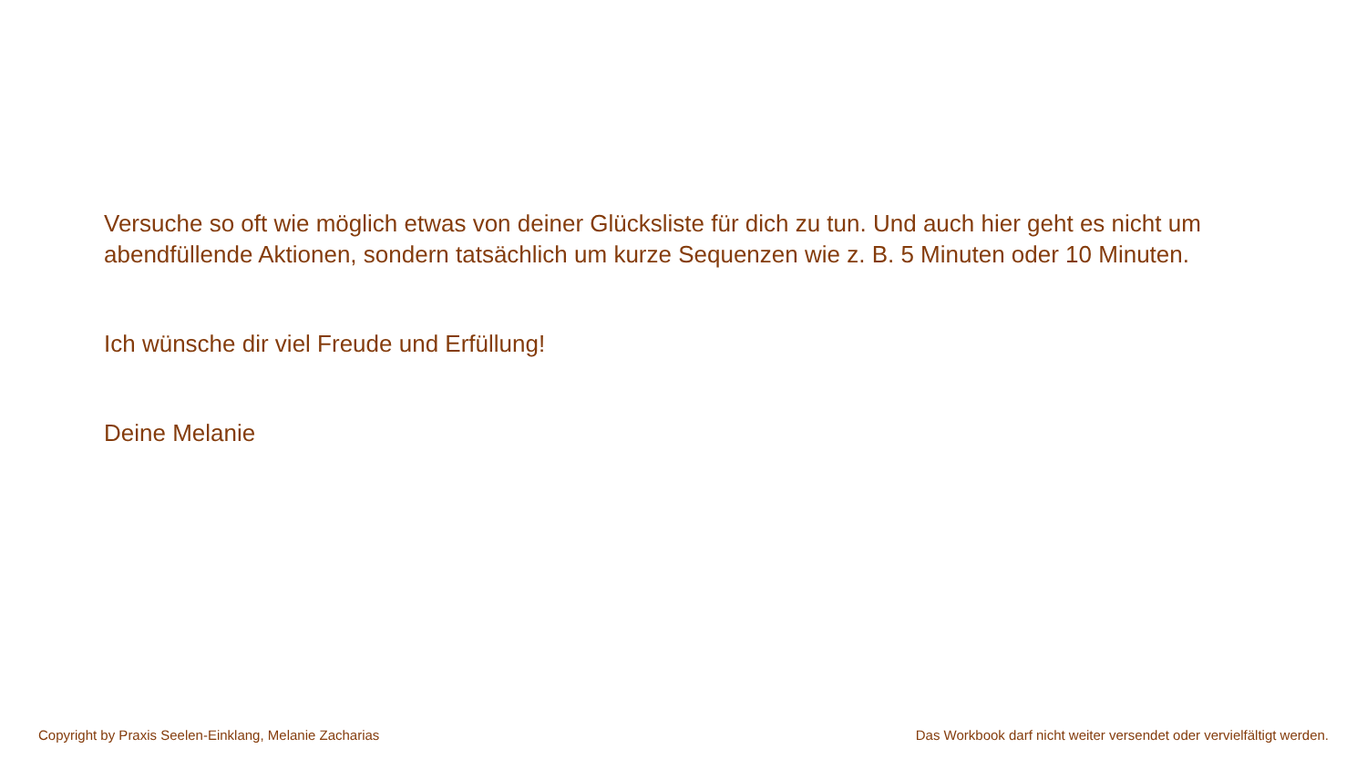Versuche so oft wie möglich etwas von deiner Glücksliste für dich zu tun. Und auch hier geht es nicht um abendfüllende Aktionen, sondern tatsächlich um kurze Sequenzen wie z. B. 5 Minuten oder 10 Minuten.
Ich wünsche dir viel Freude und Erfüllung!
Deine Melanie
Copyright by Praxis Seelen-Einklang, Melanie Zacharias Das Workbook darf nicht weiter versendet oder vervielfältigt werden.